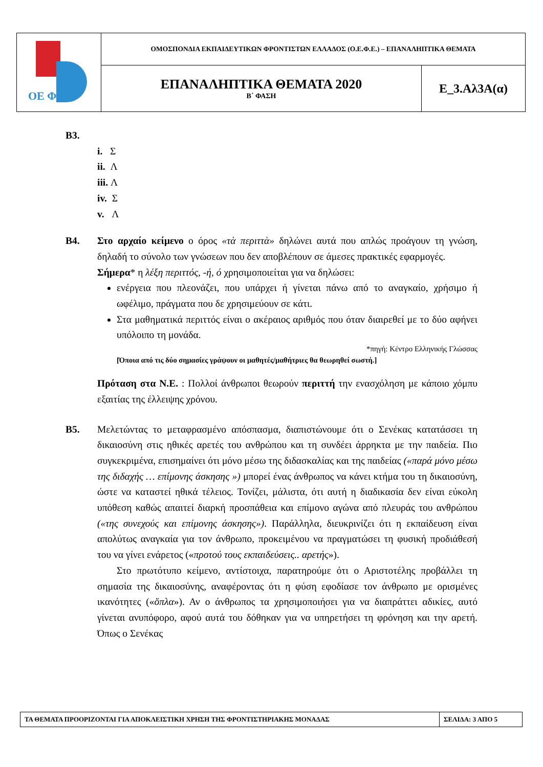| ΟΕ ΦΕ | ΟΜΟΣΠΟΝΔΙΑ ΕΚΠΑΙΔΕΥΤΙΚΩΝ ΦΡΟΝΤΙΣΤΩΝ ΕΛΛΑΔΟΣ (Ο.Ε.Φ.Ε.) – ΕΠΑΝΑΛΗΠΤΙΚΑ ΘΕΜΑΤΑ | |
| | ΕΠΑΝΑΛΗΠΤΙΚΑ ΘΕΜΑΤΑ 2020 Β΄ ΦΑΣΗ | Ε_3.Αλ3Α(α) |
Β3.
i. Σ
ii. Λ
iii. Λ
iv. Σ
v. Λ
Β4. Στο αρχαίο κείμενο ο όρος «τὰ περιττὰ» δηλώνει αυτά που απλώς προάγουν τη γνώση, δηλαδή το σύνολο των γνώσεων που δεν αποβλέπουν σε άμεσες πρακτικές εφαρμογές.
Σήμερα* η λέξη περιττός, -ή, ό χρησιμοποιείται για να δηλώσει:
ενέργεια που πλεονάζει, που υπάρχει ή γίνεται πάνω από το αναγκαίο, χρήσιμο ή ωφέλιμο, πράγματα που δε χρησιμεύουν σε κάτι.
Στα μαθηματικά περιττός είναι ο ακέραιος αριθμός που όταν διαιρεθεί με το δύο αφήνει υπόλοιπο τη μονάδα.
*πηγή: Κέντρο Ελληνικής Γλώσσας
[Όποια από τις δύο σημασίες γράψουν οι μαθητές/μαθήτριες θα θεωρηθεί σωστή.]
Πρόταση στα Ν.Ε. : Πολλοί άνθρωποι θεωρούν περιττή την ενασχόληση με κάποιο χόμπυ εξαιτίας της έλλειψης χρόνου.
Β5. Μελετώντας το μεταφρασμένο απόσπασμα, διαπιστώνουμε ότι ο Σενέκας κατατάσσει τη δικαιοσύνη στις ηθικές αρετές του ανθρώπου και τη συνδέει άρρηκτα με την παιδεία. Πιο συγκεκριμένα, επισημαίνει ότι μόνο μέσω της διδασκαλίας και της παιδείας («παρά μόνο μέσω της διδαχής … επίμονης άσκησης ») μπορεί ένας άνθρωπος να κάνει κτήμα του τη δικαιοσύνη, ώστε να καταστεί ηθικά τέλειος. Τονίζει, μάλιστα, ότι αυτή η διαδικασία δεν είναι εύκολη υπόθεση καθώς απαιτεί διαρκή προσπάθεια και επίμονο αγώνα από πλευράς του ανθρώπου («της συνεχούς και επίμονης άσκησης»). Παράλληλα, διευκρινίζει ότι η εκπαίδευση είναι απολύτως αναγκαία για τον άνθρωπο, προκειμένου να πραγματώσει τη φυσική προδιάθεσή του να γίνει ενάρετος («προτού τους εκπαιδεύσεις.. αρετής»).
Στο πρωτότυπο κείμενο, αντίστοιχα, παρατηρούμε ότι ο Αριστοτέλης προβάλλει τη σημασία της δικαιοσύνης, αναφέροντας ότι η φύση εφοδίασε τον άνθρωπο με ορισμένες ικανότητες («ὅπλα»). Αν ο άνθρωπος τα χρησιμοποιήσει για να διαπράττει αδικίες, αυτό γίνεται ανυπόφορο, αφού αυτά του δόθηκαν για να υπηρετήσει τη φρόνηση και την αρετή. Όπως ο Σενέκας
| ΤΑ ΘΕΜΑΤΑ ΠΡΟΟΡΙΖΟΝΤΑΙ ΓΙΑ ΑΠΟΚΛΕΙΣΤΙΚΗ ΧΡΗΣΗ ΤΗΣ ΦΡΟΝΤΙΣΤΗΡΙΑΚΗΣ ΜΟΝΑΔΑΣ | ΣΕΛΙΔΑ: 3 ΑΠΟ 5 |